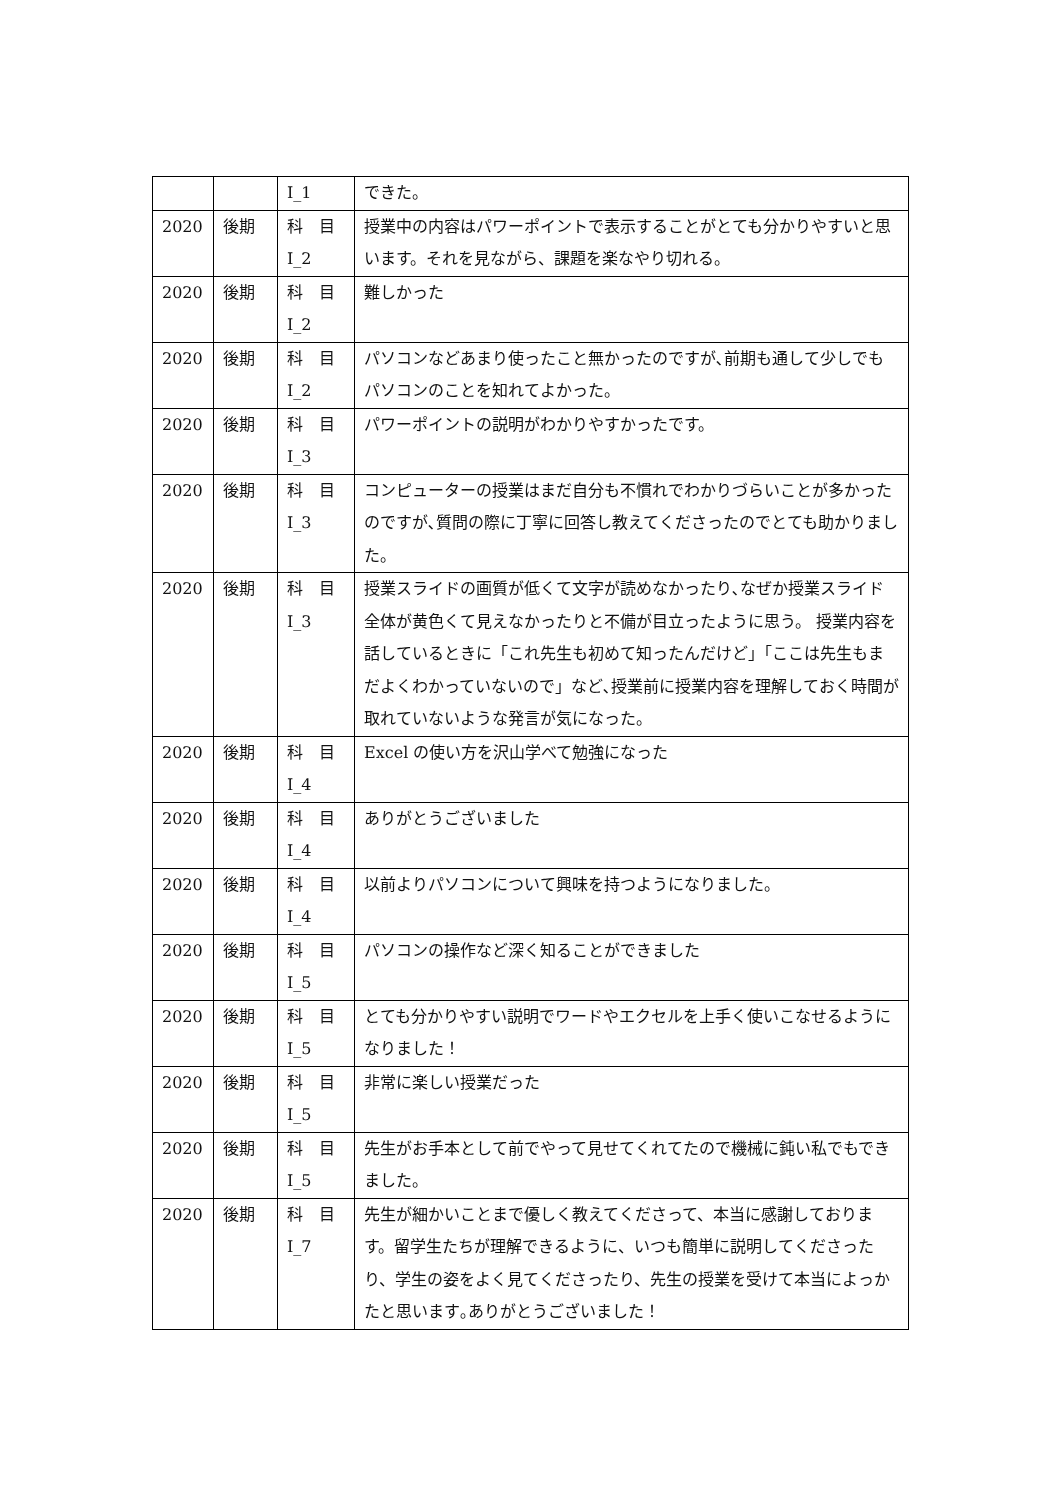| | | I_1 | できた。 |
| 2020 | 後期 | 科 目 I_2 | 授業中の内容はパワーポイントで表示することがとても分かりやすいと思います。それを見ながら、課題を楽なやり切れる。 |
| 2020 | 後期 | 科 目 I_2 | 難しかった |
| 2020 | 後期 | 科 目 I_2 | パソコンなどあまり使ったこと無かったのですが､前期も通して少しでもパソコンのことを知れてよかった。 |
| 2020 | 後期 | 科 目 I_3 | パワーポイントの説明がわかりやすかったです。 |
| 2020 | 後期 | 科 目 I_3 | コンピューターの授業はまだ自分も不慣れでわかりづらいことが多かったのですが､質問の際に丁寧に回答し教えてくださったのでとても助かりました。 |
| 2020 | 後期 | 科 目 I_3 | 授業スライドの画質が低くて文字が読めなかったり､なぜか授業スライド全体が黄色くて見えなかったりと不備が目立ったように思う。 授業内容を話しているときに「これ先生も初めて知ったんだけど」「ここは先生もまだよくわかっていないので」など､授業前に授業内容を理解しておく時間が取れていないような発言が気になった。 |
| 2020 | 後期 | 科 目 I_4 | Excel の使い方を沢山学べて勉強になった |
| 2020 | 後期 | 科 目 I_4 | ありがとうございました |
| 2020 | 後期 | 科 目 I_4 | 以前よりパソコンについて興味を持つようになりました。 |
| 2020 | 後期 | 科 目 I_5 | パソコンの操作など深く知ることができました |
| 2020 | 後期 | 科 目 I_5 | とても分かりやすい説明でワードやエクセルを上手く使いこなせるようになりました！ |
| 2020 | 後期 | 科 目 I_5 | 非常に楽しい授業だった |
| 2020 | 後期 | 科 目 I_5 | 先生がお手本として前でやって見せてくれてたので機械に鈍い私でもできました。 |
| 2020 | 後期 | 科 目 I_7 | 先生が細かいことまで優しく教えてくださって、本当に感謝しております。留学生たちが理解できるように、いつも簡単に説明してくださったり、学生の姿をよく見てくださったり、先生の授業を受けて本当によっかたと思います｡ありがとうございました！ |